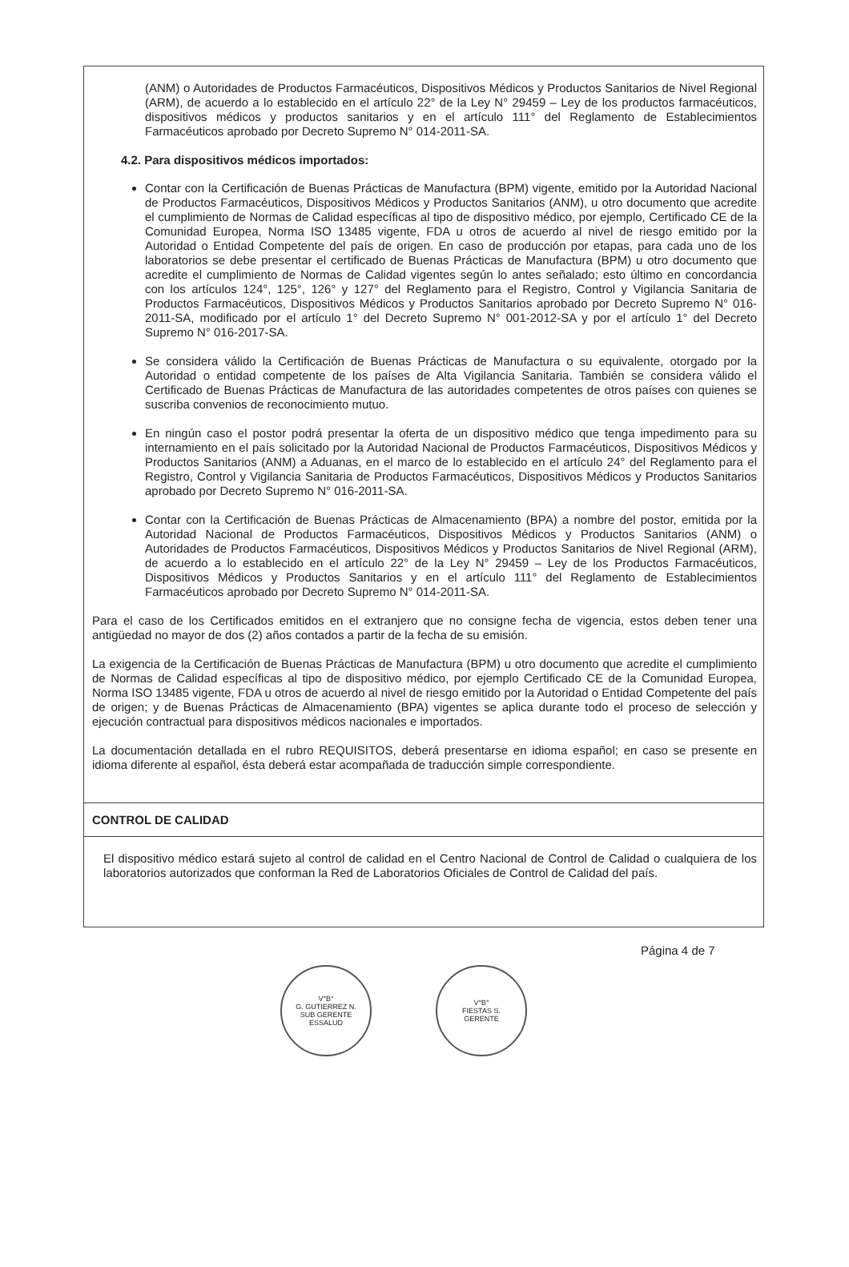(ANM) o Autoridades de Productos Farmacéuticos, Dispositivos Médicos y Productos Sanitarios de Nivel Regional (ARM), de acuerdo a lo establecido en el artículo 22° de la Ley N° 29459 – Ley de los productos farmacéuticos, dispositivos médicos y productos sanitarios y en el artículo 111° del Reglamento de Establecimientos Farmacéuticos aprobado por Decreto Supremo N° 014-2011-SA.
4.2. Para dispositivos médicos importados:
Contar con la Certificación de Buenas Prácticas de Manufactura (BPM) vigente, emitido por la Autoridad Nacional de Productos Farmacéuticos, Dispositivos Médicos y Productos Sanitarios (ANM), u otro documento que acredite el cumplimiento de Normas de Calidad específicas al tipo de dispositivo médico, por ejemplo, Certificado CE de la Comunidad Europea, Norma ISO 13485 vigente, FDA u otros de acuerdo al nivel de riesgo emitido por la Autoridad o Entidad Competente del país de origen. En caso de producción por etapas, para cada uno de los laboratorios se debe presentar el certificado de Buenas Prácticas de Manufactura (BPM) u otro documento que acredite el cumplimiento de Normas de Calidad vigentes según lo antes señalado; esto último en concordancia con los artículos 124°, 125°, 126° y 127° del Reglamento para el Registro, Control y Vigilancia Sanitaria de Productos Farmacéuticos, Dispositivos Médicos y Productos Sanitarios aprobado por Decreto Supremo N° 016-2011-SA, modificado por el artículo 1° del Decreto Supremo N° 001-2012-SA y por el artículo 1° del Decreto Supremo N° 016-2017-SA.
Se considera válido la Certificación de Buenas Prácticas de Manufactura o su equivalente, otorgado por la Autoridad o entidad competente de los países de Alta Vigilancia Sanitaria. También se considera válido el Certificado de Buenas Prácticas de Manufactura de las autoridades competentes de otros países con quienes se suscriba convenios de reconocimiento mutuo.
En ningún caso el postor podrá presentar la oferta de un dispositivo médico que tenga impedimento para su internamiento en el país solicitado por la Autoridad Nacional de Productos Farmacéuticos, Dispositivos Médicos y Productos Sanitarios (ANM) a Aduanas, en el marco de lo establecido en el artículo 24° del Reglamento para el Registro, Control y Vigilancia Sanitaria de Productos Farmacéuticos, Dispositivos Médicos y Productos Sanitarios aprobado por Decreto Supremo N° 016-2011-SA.
Contar con la Certificación de Buenas Prácticas de Almacenamiento (BPA) a nombre del postor, emitida por la Autoridad Nacional de Productos Farmacéuticos, Dispositivos Médicos y Productos Sanitarios (ANM) o Autoridades de Productos Farmacéuticos, Dispositivos Médicos y Productos Sanitarios de Nivel Regional (ARM), de acuerdo a lo establecido en el artículo 22° de la Ley N° 29459 – Ley de los Productos Farmacéuticos, Dispositivos Médicos y Productos Sanitarios y en el artículo 111° del Reglamento de Establecimientos Farmacéuticos aprobado por Decreto Supremo N° 014-2011-SA.
Para el caso de los Certificados emitidos en el extranjero que no consigne fecha de vigencia, estos deben tener una antigüedad no mayor de dos (2) años contados a partir de la fecha de su emisión.
La exigencia de la Certificación de Buenas Prácticas de Manufactura (BPM) u otro documento que acredite el cumplimiento de Normas de Calidad específicas al tipo de dispositivo médico, por ejemplo Certificado CE de la Comunidad Europea, Norma ISO 13485 vigente, FDA u otros de acuerdo al nivel de riesgo emitido por la Autoridad o Entidad Competente del país de origen; y de Buenas Prácticas de Almacenamiento (BPA) vigentes se aplica durante todo el proceso de selección y ejecución contractual para dispositivos médicos nacionales e importados.
La documentación detallada en el rubro REQUISITOS, deberá presentarse en idioma español; en caso se presente en idioma diferente al español, ésta deberá estar acompañada de traducción simple correspondiente.
CONTROL DE CALIDAD
El dispositivo médico estará sujeto al control de calidad en el Centro Nacional de Control de Calidad o cualquiera de los laboratorios autorizados que conforman la Red de Laboratorios Oficiales de Control de Calidad del país.
Página 4 de 7
V°B°
G. GUTIERREZ N.
SUB GERENTE
ESSALUD
V°B°
FIESTAS S.
GERENTE